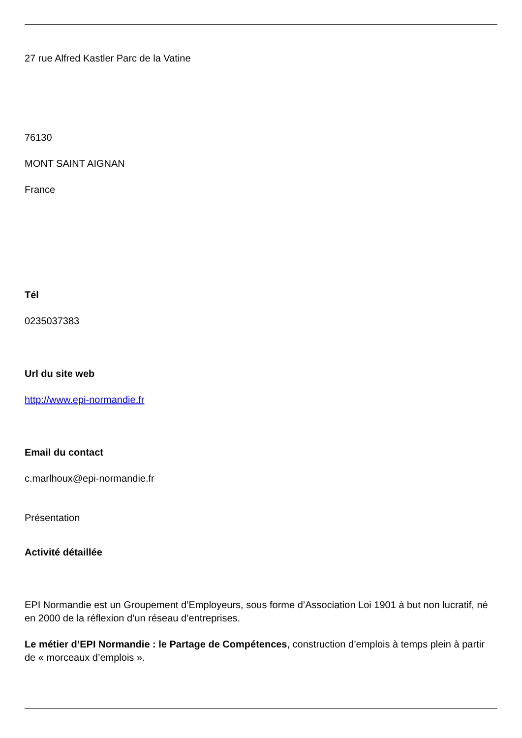27 rue Alfred Kastler Parc de la Vatine
76130
MONT SAINT AIGNAN
France
Tél
0235037383
Url du site web
http://www.epi-normandie.fr
Email du contact
c.marlhoux@epi-normandie.fr
Présentation
Activité détaillée
EPI Normandie est un Groupement d’Employeurs, sous forme d’Association Loi 1901 à but non lucratif, né en 2000 de la réflexion d’un réseau d’entreprises.
Le métier d’EPI Normandie : le Partage de Compétences, construction d’emplois à temps plein à partir de « morceaux d’emplois ».